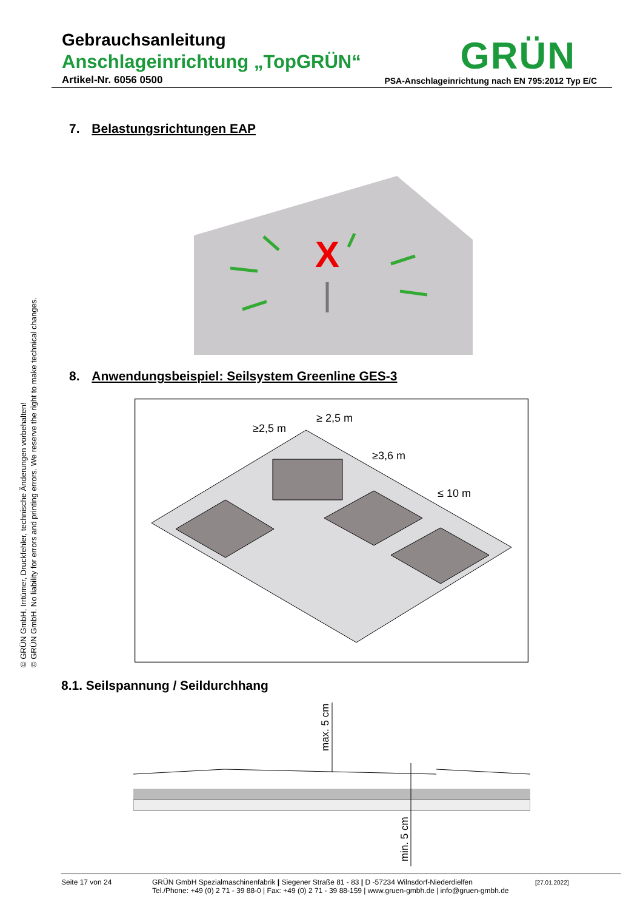Gebrauchsanleitung
Anschlageinrichtung „TopGRÜN“
Artikel-Nr. 6056 0500
GRÜN
PSA-Anschlageinrichtung nach EN 795:2012 Typ E/C
© GRÜN GmbH, Irrtümer, Druckfehler, technische Änderungen vorbehalten!
© GRÜN GmbH. No liability for errors and printing errors. We reserve the right to make technical changes.
7. Belastungsrichtungen EAP
X
8. Anwendungsbeispiel: Seilsystem Greenline GES-3
≥2,5 m
≥ 2,5 m
≥3,6 m
≤ 10 m
8.1. Seilspannung / Seildurchhang
max. 5 cm
min. 5 cm
Seite 17 von 24 GRÜN GmbH Spezialmaschinenfabrik | Siegener Straße 81 - 83 | D -57234 Wilnsdorf-Niederdielfen
Tel./Phone: +49 (0) 2 71 - 39 88-0 | Fax: +49 (0) 2 71 - 39 88-159 | www.gruen-gmbh.de | info@gruen-gmbh.de [27.01.2022]